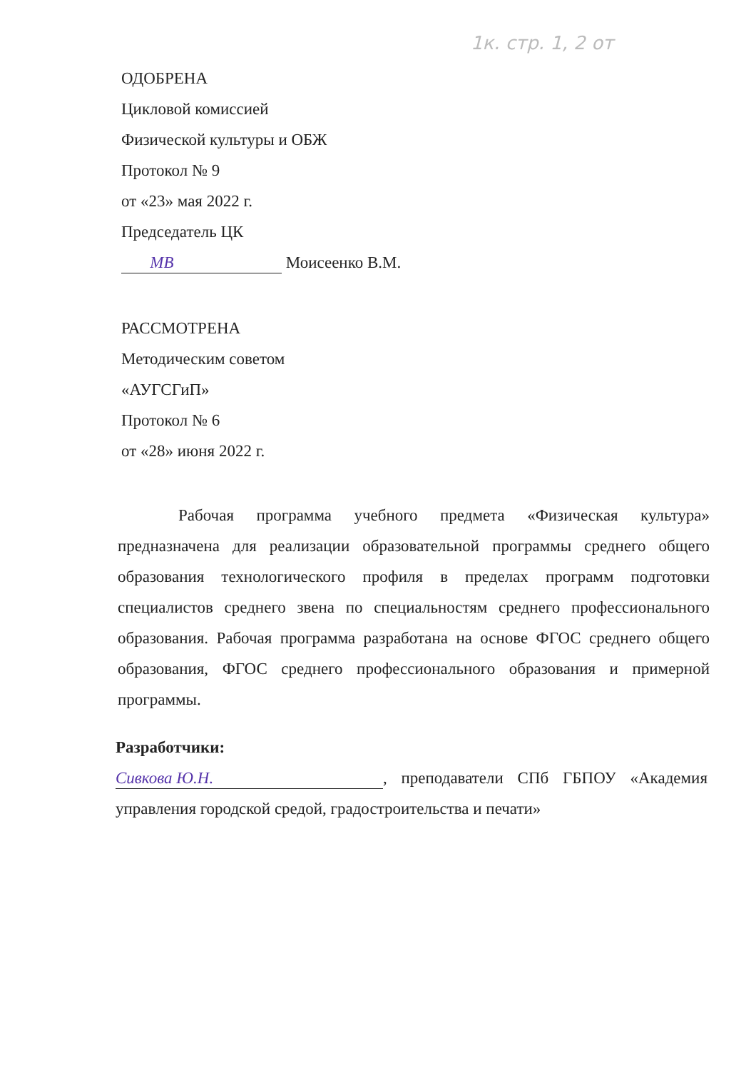1к. стр. 1, 2 от
ОДОБРЕНА
Цикловой комиссией
Физической культуры и ОБЖ
Протокол № 9
от «23» мая 2022 г.
Председатель ЦК
МВ Моисеенко В.М.
РАССМОТРЕНА
Методическим советом
«АУГСГиП»
Протокол № 6
от «28» июня 2022 г.
Рабочая программа учебного предмета «Физическая культура» предназначена для реализации образовательной программы среднего общего образования технологического профиля в пределах программ подготовки специалистов среднего звена по специальностям среднего профессионального образования. Рабочая программа разработана на основе ФГОС среднего общего образования, ФГОС среднего профессионального образования и примерной программы.
Разработчики:
Сивкова Ю.Н., преподаватели СПб ГБПОУ «Академия управления городской средой, градостроительства и печати»